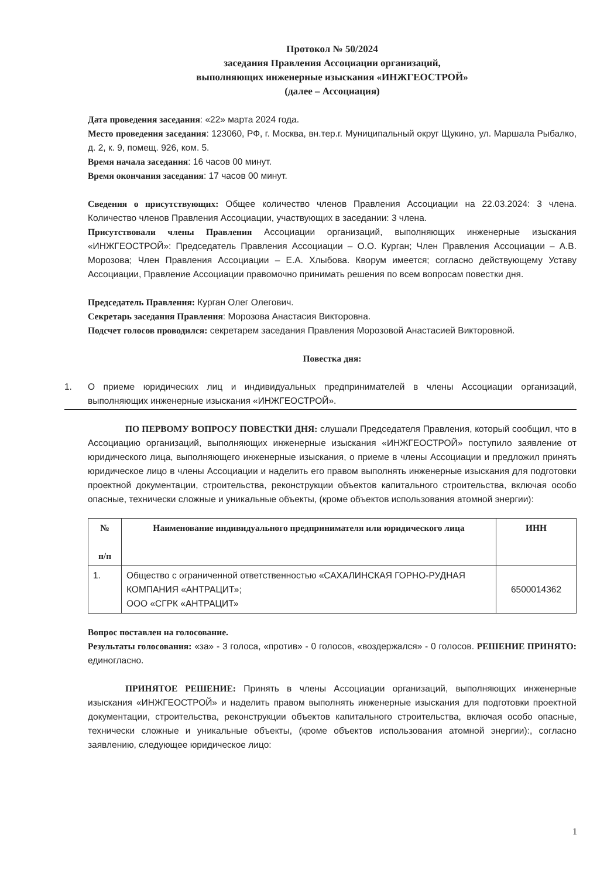Протокол № 50/2024
заседания Правления Ассоциации организаций,
выполняющих инженерные изыскания «ИНЖГЕОСТРОЙ»
(далее – Ассоциация)
Дата проведения заседания: «22» марта 2024 года.
Место проведения заседания: 123060, РФ, г. Москва, вн.тер.г. Муниципальный округ Щукино, ул. Маршала Рыбалко, д. 2, к. 9, помещ. 926, ком. 5.
Время начала заседания: 16 часов 00 минут.
Время окончания заседания: 17 часов 00 минут.
Сведения о присутствующих: Общее количество членов Правления Ассоциации на 22.03.2024: 3 члена. Количество членов Правления Ассоциации, участвующих в заседании: 3 члена.
Присутствовали члены Правления Ассоциации организаций, выполняющих инженерные изыскания «ИНЖГЕОСТРОЙ»: Председатель Правления Ассоциации – О.О. Курган; Член Правления Ассоциации – А.В. Морозова; Член Правления Ассоциации – Е.А. Хлыбова. Кворум имеется; согласно действующему Уставу Ассоциации, Правление Ассоциации правомочно принимать решения по всем вопросам повестки дня.
Председатель Правления: Курган Олег Олегович.
Секретарь заседания Правления: Морозова Анастасия Викторовна.
Подсчет голосов проводился: секретарем заседания Правления Морозовой Анастасией Викторовной.
Повестка дня:
1. О приеме юридических лиц и индивидуальных предпринимателей в члены Ассоциации организаций, выполняющих инженерные изыскания «ИНЖГЕОСТРОЙ».
ПО ПЕРВОМУ ВОПРОСУ ПОВЕСТКИ ДНЯ: слушали Председателя Правления, который сообщил, что в Ассоциацию организаций, выполняющих инженерные изыскания «ИНЖГЕОСТРОЙ» поступило заявление от юридического лица, выполняющего инженерные изыскания, о приеме в члены Ассоциации и предложил принять юридическое лицо в члены Ассоциации и наделить его правом выполнять инженерные изыскания для подготовки проектной документации, строительства, реконструкции объектов капитального строительства, включая особо опасные, технически сложные и уникальные объекты, (кроме объектов использования атомной энергии):
| № п/п | Наименование индивидуального предпринимателя или юридического лица | ИНН |
| --- | --- | --- |
| 1. | Общество с ограниченной ответственностью «САХАЛИНСКАЯ ГОРНО-РУДНАЯ КОМПАНИЯ «АНТРАЦИТ»; ООО «СГРК «АНТРАЦИТ» | 6500014362 |
Вопрос поставлен на голосование.
Результаты голосования: «за» - 3 голоса, «против» - 0 голосов, «воздержался» - 0 голосов. РЕШЕНИЕ ПРИНЯТО: единогласно.
ПРИНЯТОЕ РЕШЕНИЕ: Принять в члены Ассоциации организаций, выполняющих инженерные изыскания «ИНЖГЕОСТРОЙ» и наделить правом выполнять инженерные изыскания для подготовки проектной документации, строительства, реконструкции объектов капитального строительства, включая особо опасные, технически сложные и уникальные объекты, (кроме объектов использования атомной энергии):, согласно заявлению, следующее юридическое лицо:
1